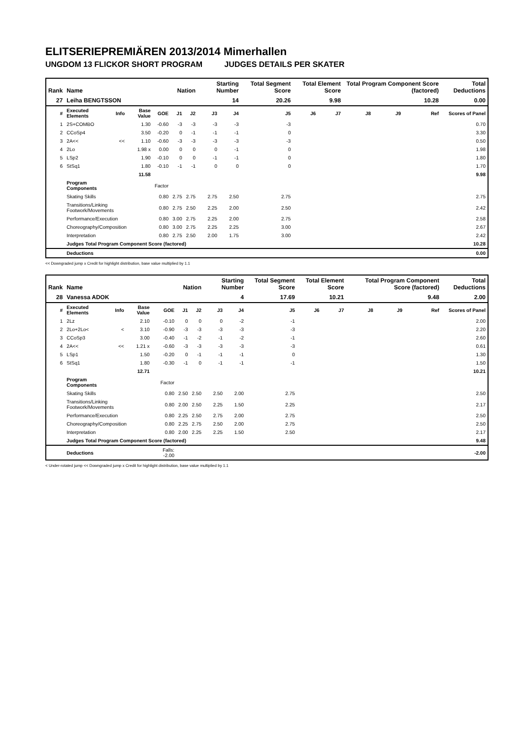ELITSERIEPREMIÄREN 2013/2014 Mimerhallen
UNGDOM 13 FLICKOR SHORT PROGRAM JUDGES DETAILS PER SKATER
| Rank | Name | | | | Nation | | Starting Number | | Total Segment Score | Total Element Score | | Total Program Component Score (factored) | | | Total Deductions |
| --- | --- | --- | --- | --- | --- | --- | --- | --- | --- | --- | --- | --- | --- | --- | --- |
| 27 | Leiha BENGTSSON | | | | | | 14 | | 20.26 | 9.98 | | 10.28 | | | 0.00 |
| # | Executed Elements | Info | Base Value | GOE | J1 | J2 | J3 | J4 | J5 | J6 | J7 | J8 | J9 | Ref | Scores of Panel |
| 1 | 2S+COMBO | | 1.30 | -0.60 | -3 | -3 | -3 | -3 | -3 | | | | | | 0.70 |
| 2 | CCoSp4 | | 3.50 | -0.20 | 0 | -1 | -1 | -1 | 0 | | | | | | 3.30 |
| 3 | 2A<< | << | 1.10 | -0.60 | -3 | -3 | -3 | -3 | -3 | | | | | | 0.50 |
| 4 | 2Lo | | 1.98 x | 0.00 | 0 | 0 | 0 | -1 | 0 | | | | | | 1.98 |
| 5 | LSp2 | | 1.90 | -0.10 | 0 | 0 | -1 | -1 | 0 | | | | | | 1.80 |
| 6 | StSq1 | | 1.80 | -0.10 | -1 | -1 | 0 | 0 | 0 | | | | | | 1.70 |
| | | | 11.58 | | | | | | | | | | | | 9.98 |
| | Program Components | | | Factor | | | | | | | | | | | |
| | Skating Skills | | | 0.80 | 2.75 | 2.75 | 2.75 | 2.50 | 2.75 | | | | | | 2.75 |
| | Transitions/Linking Footwork/Movements | | | 0.80 | 2.75 | 2.50 | 2.25 | 2.00 | 2.50 | | | | | | 2.42 |
| | Performance/Execution | | | 0.80 | 3.00 | 2.75 | 2.25 | 2.00 | 2.75 | | | | | | 2.58 |
| | Choreography/Composition | | | 0.80 | 3.00 | 2.75 | 2.25 | 2.25 | 3.00 | | | | | | 2.67 |
| | Interpretation | | | 0.80 | 2.75 | 2.50 | 2.00 | 1.75 | 3.00 | | | | | | 2.42 |
| | Judges Total Program Component Score (factored) | | | | | | | | | | | | | | 10.28 |
| | Deductions | | | | | | | | | | | | | | 0.00 |
<< Downgraded jump x Credit for highlight distribution, base value multiplied by 1.1
| Rank | Name | | | | Nation | | Starting Number | | Total Segment Score | Total Element Score | | Total Program Component Score (factored) | | | Total Deductions |
| --- | --- | --- | --- | --- | --- | --- | --- | --- | --- | --- | --- | --- | --- | --- | --- |
| 28 | Vanessa ADOK | | | | | | 4 | | 17.69 | 10.21 | | 9.48 | | | 2.00 |
| # | Executed Elements | Info | Base Value | GOE | J1 | J2 | J3 | J4 | J5 | J6 | J7 | J8 | J9 | Ref | Scores of Panel |
| 1 | 2Lz | | 2.10 | -0.10 | 0 | 0 | 0 | -2 | -1 | | | | | | 2.00 |
| 2 | 2Lo+2Lo< | < | 3.10 | -0.90 | -3 | -3 | -3 | -3 | -3 | | | | | | 2.20 |
| 3 | CCoSp3 | | 3.00 | -0.40 | -1 | -2 | -1 | -2 | -1 | | | | | | 2.60 |
| 4 | 2A<< | << | 1.21 x | -0.60 | -3 | -3 | -3 | -3 | -3 | | | | | | 0.61 |
| 5 | LSp1 | | 1.50 | -0.20 | 0 | -1 | -1 | -1 | 0 | | | | | | 1.30 |
| 6 | StSq1 | | 1.80 | -0.30 | -1 | 0 | -1 | -1 | -1 | | | | | | 1.50 |
| | | | 12.71 | | | | | | | | | | | | 10.21 |
| | Program Components | | | Factor | | | | | | | | | | | |
| | Skating Skills | | | 0.80 | 2.50 | 2.50 | 2.50 | 2.00 | 2.75 | | | | | | 2.50 |
| | Transitions/Linking Footwork/Movements | | | 0.80 | 2.00 | 2.50 | 2.25 | 1.50 | 2.25 | | | | | | 2.17 |
| | Performance/Execution | | | 0.80 | 2.25 | 2.50 | 2.75 | 2.00 | 2.75 | | | | | | 2.50 |
| | Choreography/Composition | | | 0.80 | 2.25 | 2.75 | 2.50 | 2.00 | 2.75 | | | | | | 2.50 |
| | Interpretation | | | 0.80 | 2.00 | 2.25 | 2.25 | 1.50 | 2.50 | | | | | | 2.17 |
| | Judges Total Program Component Score (factored) | | | | | | | | | | | | | | 9.48 |
| | Deductions | | | Falls: -2.00 | | | | | | | | | | | -2.00 |
< Under-rotated jump << Downgraded jump x Credit for highlight distribution, base value multiplied by 1.1